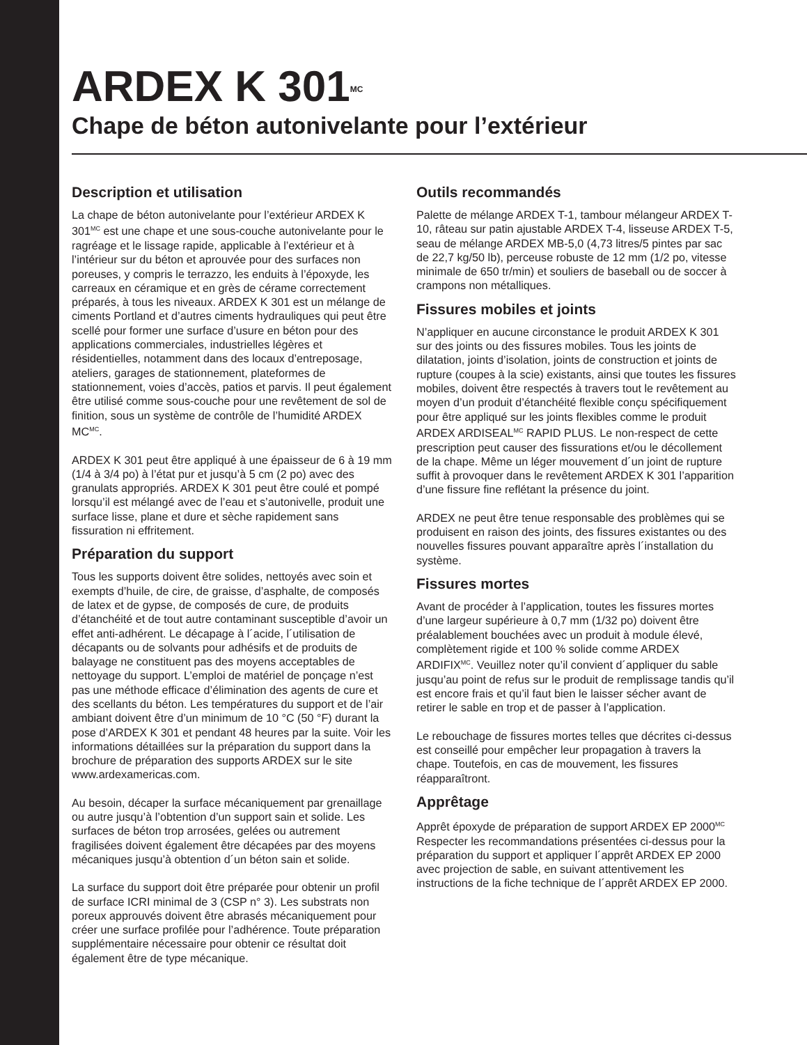ARDEX K 301<sup>MC</sup>
Chape de béton autonivelante pour l’extérieur
Description et utilisation
La chape de béton autonivelante pour l’extérieur ARDEX K 301<sup>MC</sup> est une chape et une sous-couche autonivelante pour le ragréage et le lissage rapide, applicable à l’extérieur et à l’intérieur sur du béton et aprouvée pour des surfaces non poreuses, y compris le terrazzo, les enduits à l’époxyde, les carreaux en céramique et en grès de cérame correctement préparés, à tous les niveaux. ARDEX K 301 est un mélange de ciments Portland et d’autres ciments hydrauliques qui peut être scellé pour former une surface d’usure en béton pour des applications commerciales, industrielles légères et résidentielles, notamment dans des locaux d’entreposage, ateliers, garages de stationnement, plateformes de stationnement, voies d’accès, patios et parvis. Il peut également être utilisé comme sous-couche pour une revêtement de sol de finition, sous un système de contrôle de l’humidité ARDEX MC<sup>MC</sup>.
ARDEX K 301 peut être appliqué à une épaisseur de 6 à 19 mm (1/4 à 3/4 po) à l’état pur et jusqu’à 5 cm (2 po) avec des granulats appropriés. ARDEX K 301 peut être coulé et pompé lorsqu’il est mélangé avec de l’eau et s’autonivelle, produit une surface lisse, plane et dure et sèche rapidement sans fissuration ni effritement.
Préparation du support
Tous les supports doivent être solides, nettoyés avec soin et exempts d’huile, de cire, de graisse, d’asphalte, de composés de latex et de gypse, de composés de cure, de produits d’étanchéité et de tout autre contaminant susceptible d’avoir un effet anti-adhérent. Le décapage à l´acide, l´utilisation de décapants ou de solvants pour adhésifs et de produits de balayage ne constituent pas des moyens acceptables de nettoyage du support. L’emploi de matériel de ponçage n’est pas une méthode efficace d’élimination des agents de cure et des scellants du béton. Les températures du support et de l’air ambiant doivent être d’un minimum de 10 °C (50 °F) durant la pose d’ARDEX K 301 et pendant 48 heures par la suite. Voir les informations détaillées sur la préparation du support dans la brochure de préparation des supports ARDEX sur le site www.ardexamericas.com.
Au besoin, décaper la surface mécaniquement par grenaillage ou autre jusqu’à l’obtention d’un support sain et solide. Les surfaces de béton trop arrosées, gelées ou autrement fragilisées doivent également être décapées par des moyens mécaniques jusqu’à obtention d´un béton sain et solide.
La surface du support doit être préparée pour obtenir un profil de surface ICRI minimal de 3 (CSP n° 3). Les substrats non poreux approuvés doivent être abrasés mécaniquement pour créer une surface profilée pour l’adhérence. Toute préparation supplémentaire nécessaire pour obtenir ce résultat doit également être de type mécanique.
Outils recommandés
Palette de mélange ARDEX T-1, tambour mélangeur ARDEX T-10, râteau sur patin ajustable ARDEX T-4, lisseuse ARDEX T-5, seau de mélange ARDEX MB-5,0 (4,73 litres/5 pintes par sac de 22,7 kg/50 lb), perceuse robuste de 12 mm (1/2 po, vitesse minimale de 650 tr/min) et souliers de baseball ou de soccer à crampons non métalliques.
Fissures mobiles et joints
N’appliquer en aucune circonstance le produit ARDEX K 301 sur des joints ou des fissures mobiles. Tous les joints de dilatation, joints d’isolation, joints de construction et joints de rupture (coupes à la scie) existants, ainsi que toutes les fissures mobiles, doivent être respectés à travers tout le revêtement au moyen d’un produit d’étanchéité flexible conçu spécifiquement pour être appliqué sur les joints flexibles comme le produit ARDEX ARDISEAL<sup>MC</sup> RAPID PLUS. Le non-respect de cette prescription peut causer des fissurations et/ou le décollement de la chape. Même un léger mouvement d´un joint de rupture suffit à provoquer dans le revêtement ARDEX K 301 l’apparition d’une fissure fine reflétant la présence du joint.
ARDEX ne peut être tenue responsable des problèmes qui se produisent en raison des joints, des fissures existantes ou des nouvelles fissures pouvant apparaître après l´installation du système.
Fissures mortes
Avant de procéder à l’application, toutes les fissures mortes d’une largeur supérieure à 0,7 mm (1/32 po) doivent être préalablement bouchées avec un produit à module élevé, complètement rigide et 100 % solide comme ARDEX ARDIFIX<sup>MC</sup>. Veuillez noter qu’il convient d´appliquer du sable jusqu’au point de refus sur le produit de remplissage tandis qu’il est encore frais et qu’il faut bien le laisser sécher avant de retirer le sable en trop et de passer à l’application.
Le rebouchage de fissures mortes telles que décrites ci-dessus est conseillé pour empêcher leur propagation à travers la chape. Toutefois, en cas de mouvement, les fissures réapparaîtront.
Apprêtage
Apprêt époxyde de préparation de support ARDEX EP 2000<sup>MC</sup> Respecter les recommandations présentées ci-dessus pour la préparation du support et appliquer l´apprêt ARDEX EP 2000 avec projection de sable, en suivant attentivement les instructions de la fiche technique de l´apprêt ARDEX EP 2000.